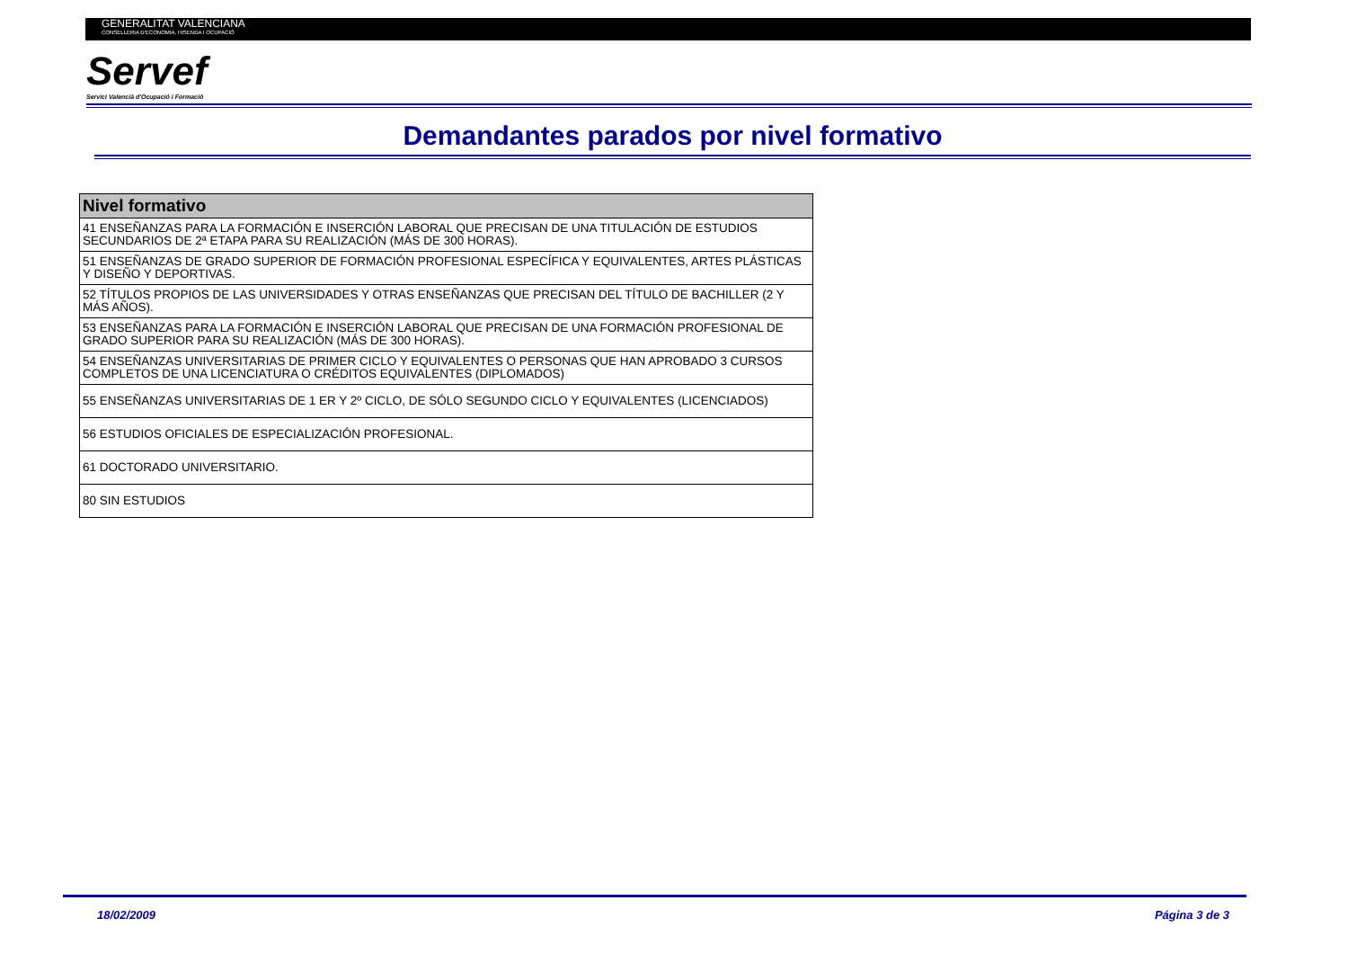GENERALITAT VALENCIANA
CONSELLERIA D'ECONOMIA, HISENDA I OCUPACIÓ
Servef
Servici Valencià d'Ocupació i Formació
Demandantes parados por nivel formativo
| Nivel formativo |
| --- |
| 41 ENSEÑANZAS PARA LA FORMACIÓN E INSERCIÓN LABORAL QUE PRECISAN DE UNA TITULACIÓN DE ESTUDIOS SECUNDARIOS DE 2ª ETAPA PARA SU REALIZACIÓN (MÁS DE 300 HORAS). |
| 51 ENSEÑANZAS DE GRADO SUPERIOR DE FORMACIÓN PROFESIONAL ESPECÍFICA Y EQUIVALENTES, ARTES PLÁSTICAS Y DISEÑO Y DEPORTIVAS. |
| 52 TÍTULOS PROPIOS DE LAS UNIVERSIDADES Y OTRAS ENSEÑANZAS QUE PRECISAN DEL TÍTULO DE BACHILLER (2 Y MÁS AÑOS). |
| 53 ENSEÑANZAS PARA LA FORMACIÓN E INSERCIÓN LABORAL QUE PRECISAN DE UNA FORMACIÓN PROFESIONAL DE GRADO SUPERIOR PARA SU REALIZACIÓN (MÁS DE 300 HORAS). |
| 54 ENSEÑANZAS UNIVERSITARIAS DE PRIMER CICLO Y EQUIVALENTES O PERSONAS QUE HAN APROBADO 3 CURSOS COMPLETOS DE UNA LICENCIATURA O CRÉDITOS EQUIVALENTES (DIPLOMADOS) |
| 55 ENSEÑANZAS UNIVERSITARIAS DE 1 ER Y 2º CICLO, DE SÓLO SEGUNDO CICLO Y EQUIVALENTES (LICENCIADOS) |
| 56 ESTUDIOS OFICIALES DE ESPECIALIZACIÓN PROFESIONAL. |
| 61 DOCTORADO UNIVERSITARIO. |
| 80 SIN ESTUDIOS |
18/02/2009 Página 3 de 3